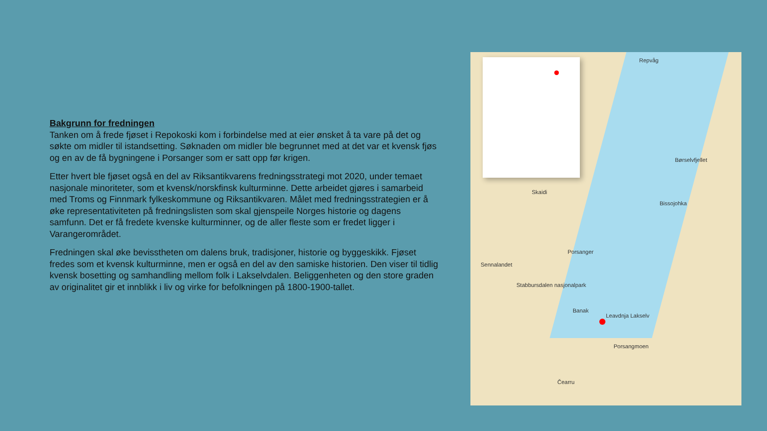Bakgrunn for fredningen
Tanken om å frede fjøset i Repokoski kom i forbindelse med at eier ønsket å ta vare på det og søkte om midler til istandsetting. Søknaden om midler ble begrunnet med at det var et kvensk fjøs og en av de få bygningene i Porsanger som er satt opp før krigen.
Etter hvert ble fjøset også en del av Riksantikvarens fredningsstrategi mot 2020, under temaet nasjonale minoriteter, som et kvensk/norskfinsk kulturminne. Dette arbeidet gjøres i samarbeid med Troms og Finnmark fylkeskommune og Riksantikvaren. Målet med fredningsstrategien er å øke representativiteten på fredningslisten som skal gjenspeile Norges historie og dagens samfunn. Det er få fredete kvenske kulturminner, og de aller fleste som er fredet ligger i Varangerområdet.
Fredningen skal øke bevisstheten om dalens bruk, tradisjoner, historie og byggeskikk. Fjøset fredes som et kvensk kulturminne, men er også en del av den samiske historien. Den viser til tidlig kvensk bosetting og samhandling mellom folk i Lakselvdalen. Beliggenheten og den store graden av originalitet gir et innblikk i liv og virke for befolkningen på 1800-1900-tallet.
Repvåg
Børselvfjellet
Skaidi
Bissojohka
Porsanger
Sennalandet
Stabbursdalen nasjonalpark
Banak
Leavdnja Lakselv
Porsangmoen
Čearru